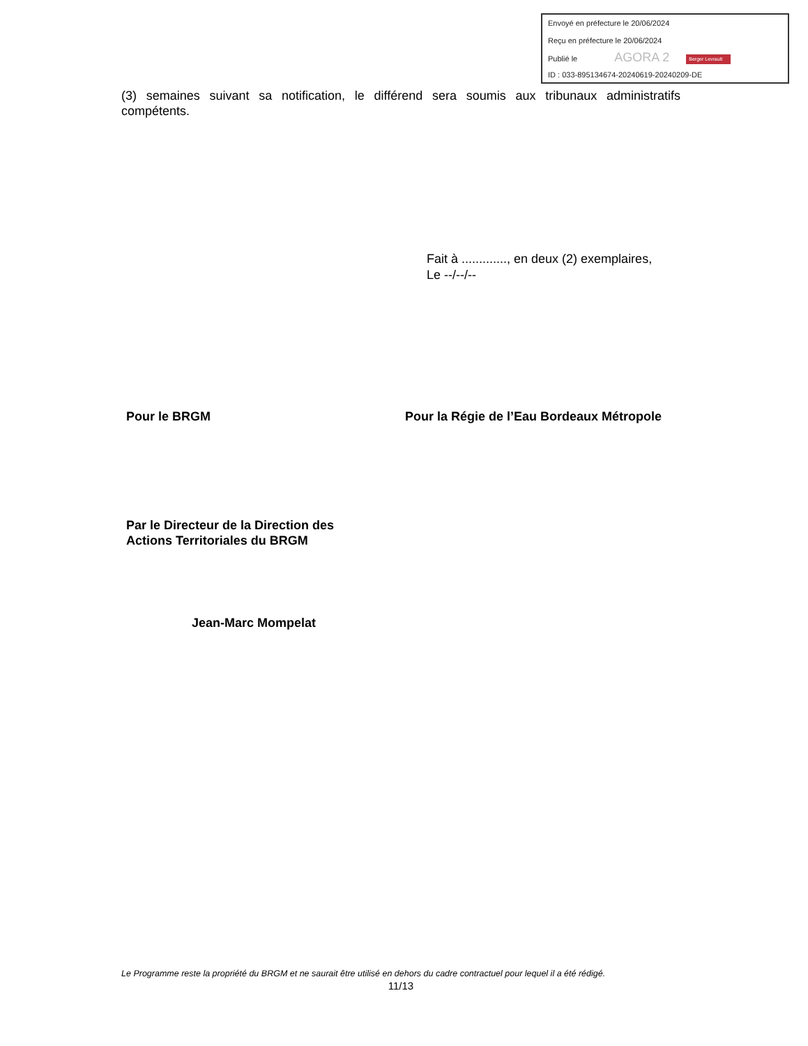Envoyé en préfecture le 20/06/2024
Reçu en préfecture le 20/06/2024
Publié le AGORA 2 Berger Levrault
ID : 033-895134674-20240619-20240209-DE
(3) semaines suivant sa notification, le différend sera soumis aux tribunaux administratifs compétents.
Fait à ............., en deux (2) exemplaires,
Le --/--/--
Pour le BRGM
Par le Directeur de la Direction des
Actions Territoriales du BRGM
Jean-Marc Mompelat
Pour la Régie de l’Eau Bordeaux Métropole
Le Programme reste la propriété du BRGM et ne saurait être utilisé en dehors du cadre contractuel pour lequel il a été rédigé.
11/13